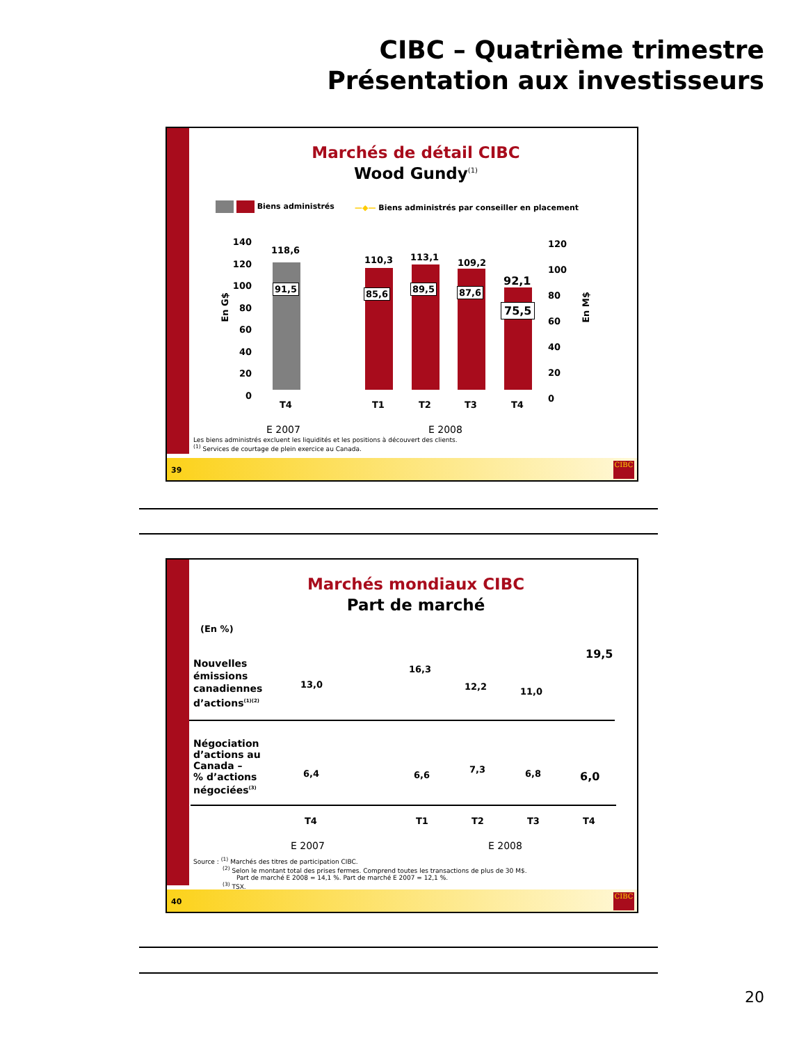CIBC – Quatrième trimestre
Présentation aux investisseurs
Marchés de détail CIBC
Wood Gundy<sup>(1)</sup>
Biens administrés
—◆— Biens administrés par conseiller en placement
140
120
100
80
60
40
20
0
120
100
80
60
40
20
0
En G$ En M$
118,6
110,3 113,1
109,2
92,1
91,5 85,6 89,5 87,6
75,5
T4 T1 T2 T3 T4
E 2007 E 2008
Les biens administrés excluent les liquidités et les positions à découvert des clients.
<sup>(1)</sup> Services de courtage de plein exercice au Canada.
39
CIBC
Marchés mondiaux CIBC
Part de marché
(En %)
Nouvelles
émissions
canadiennes
d’actions<sup>(1)(2)</sup>
13,0
16,3
12,2 11,0
19,5
Négociation
d’actions au
Canada –
% d’actions
négociées<sup>(3)</sup>
6,4 6,6
7,3 6,8 6,0
T4 T1 T2 T3 T4
E 2007 E 2008
Source : <sup>(1)</sup> Marchés des titres de participation CIBC.
<sup>(2)</sup> Selon le montant total des prises fermes. Comprend toutes les transactions de plus de 30 M$.
Part de marché E 2008 = 14,1 %. Part de marché E 2007 = 12,1 %.
<sup>(3)</sup> TSX.
40
CIBC
20